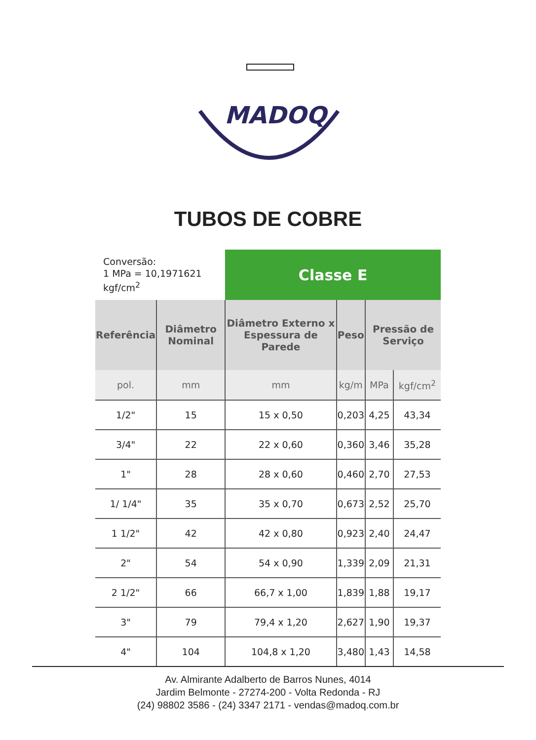MADOQ
TUBOS DE COBRE
| Conversão: 1 MPa = 10,1971621 kgf/cm<sup>2</sup> | | Classe E | | | |
| Referência | Diâmetro Nominal | Diâmetro Externo x Espessura de Parede | Peso | Pressão de Serviço | |
| pol. | mm | mm | kg/m | MPa | kgf/cm<sup>2</sup> |
| 1/2" | 15 | 15 x 0,50 | 0,203 | 4,25 | 43,34 |
| 3/4" | 22 | 22 x 0,60 | 0,360 | 3,46 | 35,28 |
| 1" | 28 | 28 x 0,60 | 0,460 | 2,70 | 27,53 |
| 1/ 1/4" | 35 | 35 x 0,70 | 0,673 | 2,52 | 25,70 |
| 1 1/2" | 42 | 42 x 0,80 | 0,923 | 2,40 | 24,47 |
| 2" | 54 | 54 x 0,90 | 1,339 | 2,09 | 21,31 |
| 2 1/2" | 66 | 66,7 x 1,00 | 1,839 | 1,88 | 19,17 |
| 3" | 79 | 79,4 x 1,20 | 2,627 | 1,90 | 19,37 |
| 4" | 104 | 104,8 x 1,20 | 3,480 | 1,43 | 14,58 |
Av. Almirante Adalberto de Barros Nunes, 4014
Jardim Belmonte - 27274-200 - Volta Redonda - RJ
(24) 98802 3586 - (24) 3347 2171 - vendas@madoq.com.br